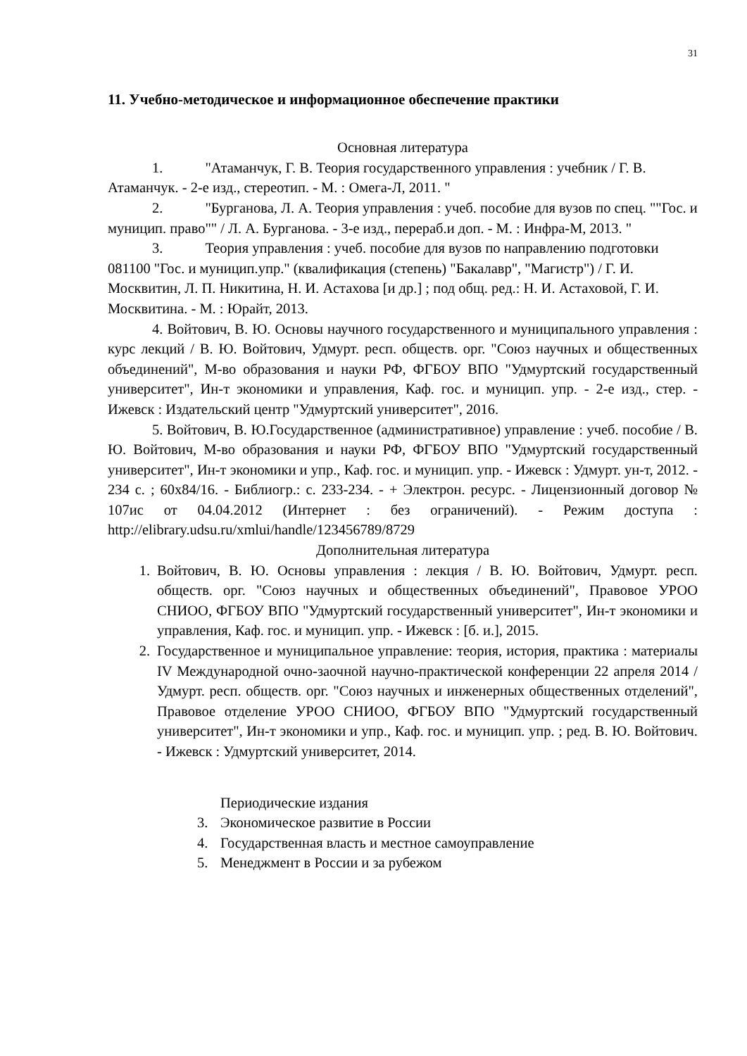31
11. Учебно-методическое и информационное обеспечение практики
Основная литература
1. "Атаманчук, Г. В. Теория государственного управления : учебник / Г. В. Атаманчук. - 2-е изд., стереотип. - М. : Омега-Л, 2011. "
2. "Бурганова, Л. А. Теория управления : учеб. пособие для вузов по спец. ""Гос. и муницип. право"" / Л. А. Бурганова. - 3-е изд., перераб.и доп. - М. : Инфра-М, 2013. "
3. Теория управления : учеб. пособие для вузов по направлению подготовки 081100 "Гос. и муницип.упр." (квалификация (степень) "Бакалавр", "Магистр") / Г. И. Москвитин, Л. П. Никитина, Н. И. Астахова [и др.] ; под общ. ред.: Н. И. Астаховой, Г. И. Москвитина. - М. : Юрайт, 2013.
4. Войтович, В. Ю. Основы научного государственного и муниципального управления : курс лекций / В. Ю. Войтович, Удмурт. респ. обществ. орг. "Союз научных и общественных объединений", М-во образования и науки РФ, ФГБОУ ВПО "Удмуртский государственный университет", Ин-т экономики и управления, Каф. гос. и муницип. упр. - 2-е изд., стер. - Ижевск : Издательский центр "Удмуртский университет", 2016.
5. Войтович, В. Ю.Государственное (административное) управление : учеб. пособие / В. Ю. Войтович, М-во образования и науки РФ, ФГБОУ ВПО "Удмуртский государственный университет", Ин-т экономики и упр., Каф. гос. и муницип. упр. - Ижевск : Удмурт. ун-т, 2012. - 234 с. ; 60x84/16. - Библиогр.: с. 233-234. - + Электрон. ресурс. - Лицензионный договор № 107ис от 04.04.2012 (Интернет : без ограничений). - Режим доступа : http://elibrary.udsu.ru/xmlui/handle/123456789/8729
Дополнительная литература
1. Войтович, В. Ю. Основы управления : лекция / В. Ю. Войтович, Удмурт. респ. обществ. орг. "Союз научных и общественных объединений", Правовое УРОО СНИОО, ФГБОУ ВПО "Удмуртский государственный университет", Ин-т экономики и управления, Каф. гос. и муницип. упр. - Ижевск : [б. и.], 2015.
2. Государственное и муниципальное управление: теория, история, практика : материалы IV Международной очно-заочной научно-практической конференции 22 апреля 2014 / Удмурт. респ. обществ. орг. "Союз научных и инженерных общественных отделений", Правовое отделение УРОО СНИОО, ФГБОУ ВПО "Удмуртский государственный университет", Ин-т экономики и упр., Каф. гос. и муницип. упр. ; ред. В. Ю. Войтович. - Ижевск : Удмуртский университет, 2014.
Периодические издания
3. Экономическое развитие в России
4. Государственная власть и местное самоуправление
5. Менеджмент в России и за рубежом